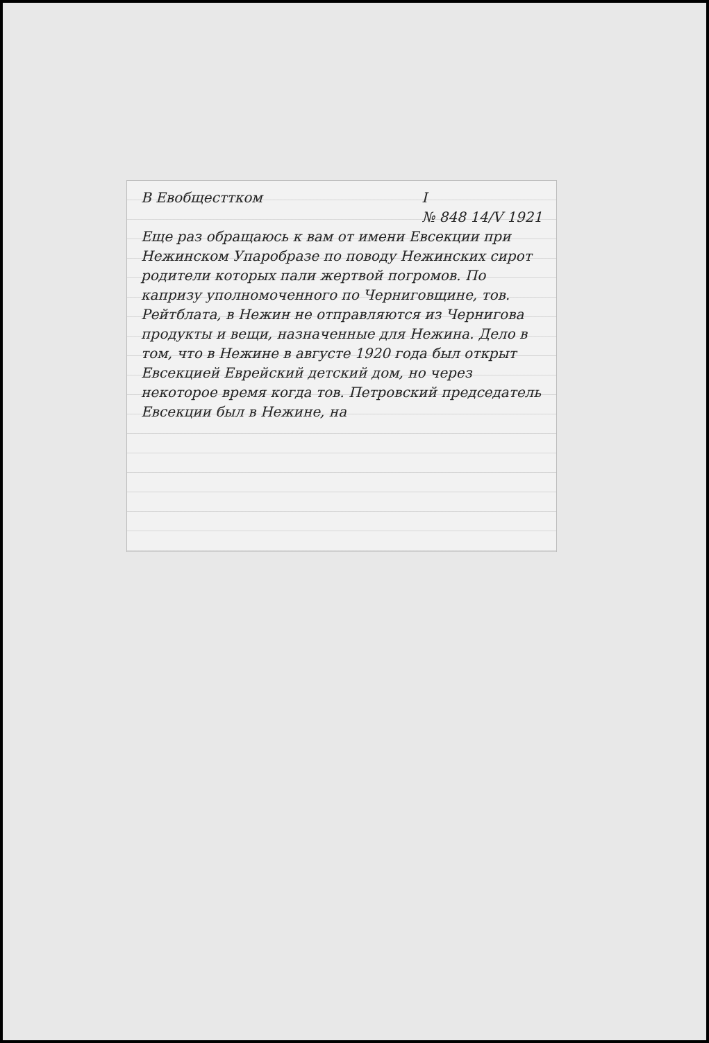В Евобщесттком I
№ 848 14/V 1921
Еще раз обращаюсь к вам от имени Евсекции при Нежинском Упаробразе по поводу Нежинских сирот родители которых пали жертвой погромов. По капризу уполномоченного по Черниговщине, тов. Рейтблата, в Нежин не отправляются из Чернигова продукты и вещи, назначенные для Нежина. Дело в том, что в Нежине в августе 1920 года был открыт Евсекцией Еврейский детский дом, но через некоторое время когда тов. Петровский председатель Евсекции был в Нежине, на